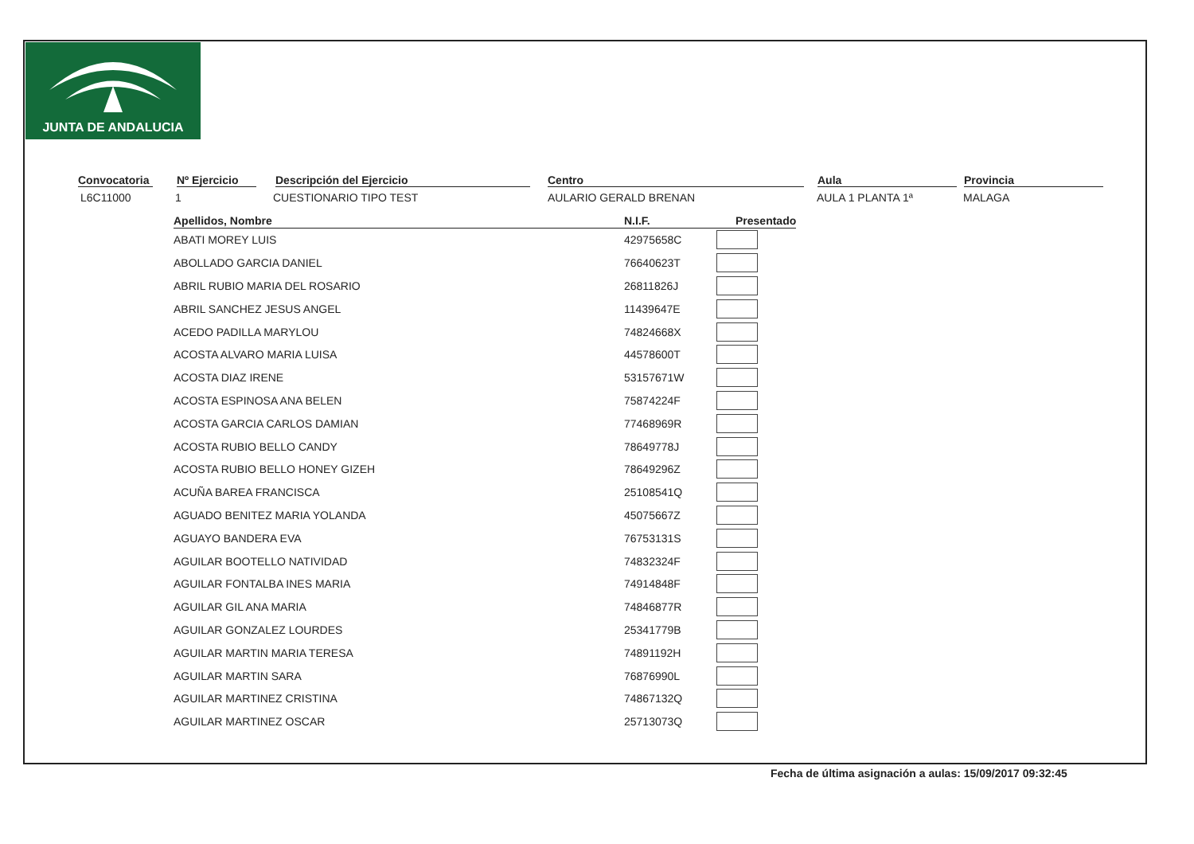JUNTA DE ANDALUCIA
Convocatoria
L6C11000
Nº Ejercicio
1
Descripción del Ejercicio
CUESTIONARIO TIPO TEST
Centro
AULARIO GERALD BRENAN
Aula
AULA 1 PLANTA 1ª
Provincia
MALAGA
| Apellidos, Nombre | N.I.F. | Presentado |
| --- | --- | --- |
| ABATI MOREY LUIS | 42975658C | |
| ABOLLADO GARCIA DANIEL | 76640623T | |
| ABRIL RUBIO MARIA DEL ROSARIO | 26811826J | |
| ABRIL SANCHEZ JESUS ANGEL | 11439647E | |
| ACEDO PADILLA MARYLOU | 74824668X | |
| ACOSTA ALVARO MARIA LUISA | 44578600T | |
| ACOSTA DIAZ IRENE | 53157671W | |
| ACOSTA ESPINOSA ANA BELEN | 75874224F | |
| ACOSTA GARCIA CARLOS DAMIAN | 77468969R | |
| ACOSTA RUBIO BELLO CANDY | 78649778J | |
| ACOSTA RUBIO BELLO HONEY GIZEH | 78649296Z | |
| ACUÑA BAREA FRANCISCA | 25108541Q | |
| AGUADO BENITEZ MARIA YOLANDA | 45075667Z | |
| AGUAYO BANDERA EVA | 76753131S | |
| AGUILAR BOOTELLO NATIVIDAD | 74832324F | |
| AGUILAR FONTALBA INES MARIA | 74914848F | |
| AGUILAR GIL ANA MARIA | 74846877R | |
| AGUILAR GONZALEZ LOURDES | 25341779B | |
| AGUILAR MARTIN MARIA TERESA | 74891192H | |
| AGUILAR MARTIN SARA | 76876990L | |
| AGUILAR MARTINEZ CRISTINA | 74867132Q | |
| AGUILAR MARTINEZ OSCAR | 25713073Q | |
Fecha de última asignación a aulas: 15/09/2017 09:32:45